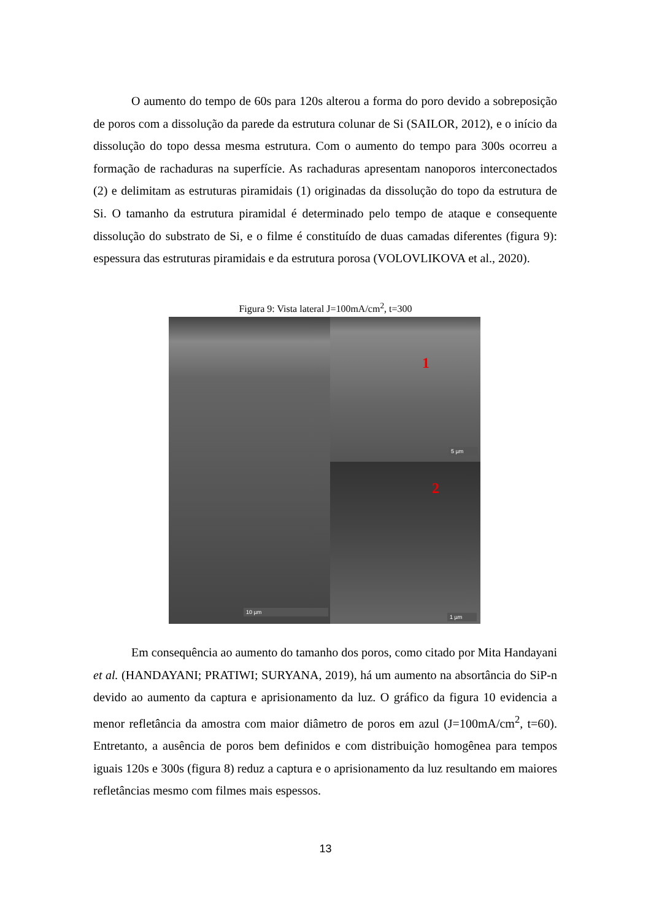O aumento do tempo de 60s para 120s alterou a forma do poro devido a sobreposição de poros com a dissolução da parede da estrutura colunar de Si (SAILOR, 2012), e o início da dissolução do topo dessa mesma estrutura. Com o aumento do tempo para 300s ocorreu a formação de rachaduras na superfície. As rachaduras apresentam nanoporos interconectados (2) e delimitam as estruturas piramidais (1) originadas da dissolução do topo da estrutura de Si. O tamanho da estrutura piramidal é determinado pelo tempo de ataque e consequente dissolução do substrato de Si, e o filme é constituído de duas camadas diferentes (figura 9): espessura das estruturas piramidais e da estrutura porosa (VOLOVLIKOVA et al., 2020).
Figura 9: Vista lateral J=100mA/cm<sup>2</sup>, t=300
10 µm
1
5 µm
2
1 µm
Em consequência ao aumento do tamanho dos poros, como citado por Mita Handayani et al. (HANDAYANI; PRATIWI; SURYANA, 2019), há um aumento na absortância do SiP-n devido ao aumento da captura e aprisionamento da luz. O gráfico da figura 10 evidencia a menor refletância da amostra com maior diâmetro de poros em azul (J=100mA/cm<sup>2</sup>, t=60). Entretanto, a ausência de poros bem definidos e com distribuição homogênea para tempos iguais 120s e 300s (figura 8) reduz a captura e o aprisionamento da luz resultando em maiores refletâncias mesmo com filmes mais espessos.
13